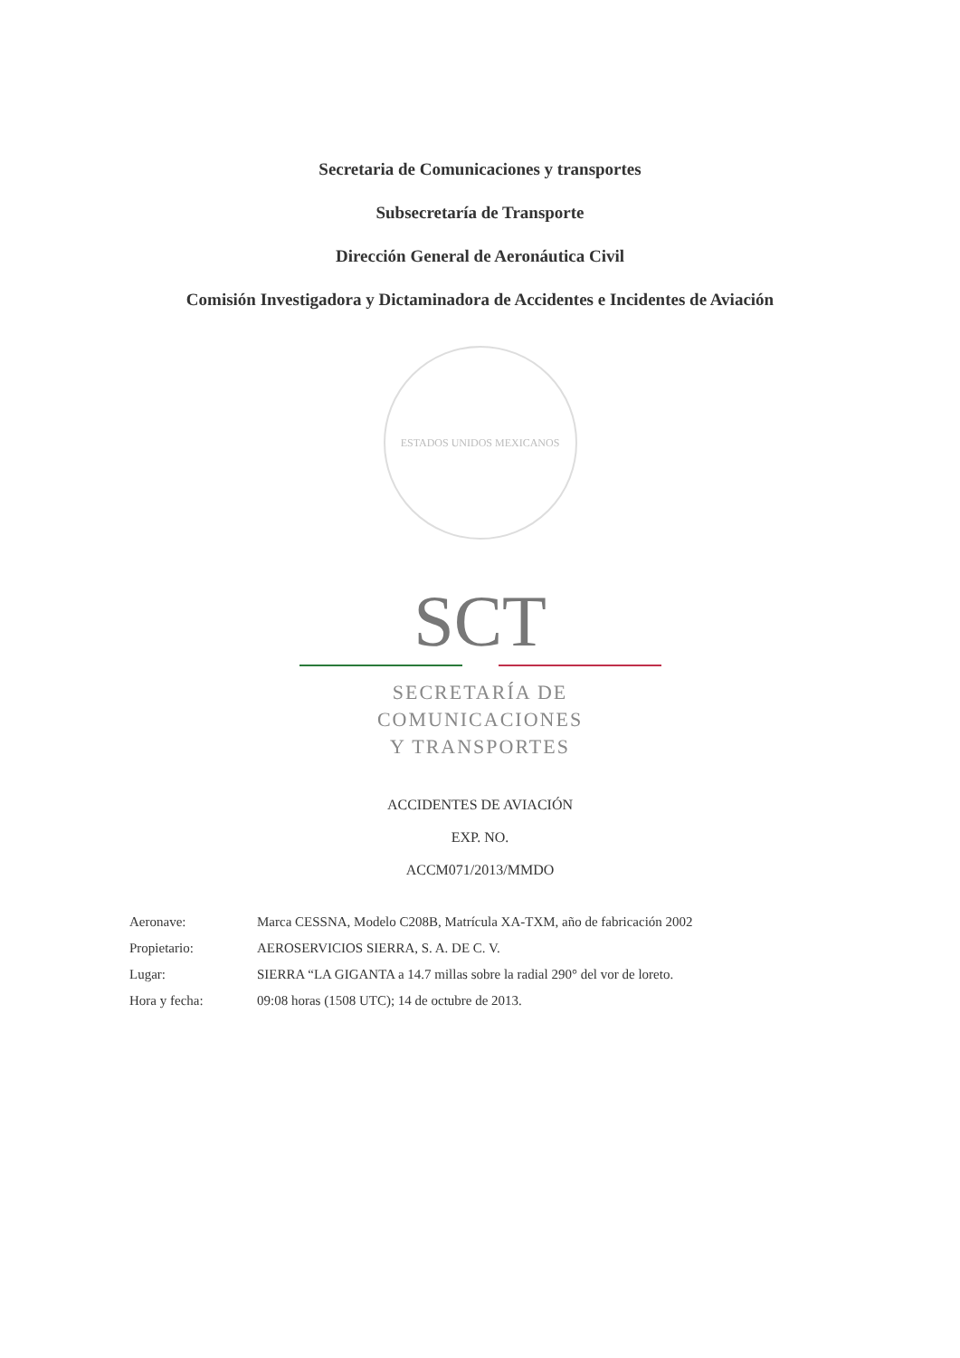Secretaria de Comunicaciones y transportes
Subsecretaría de Transporte
Dirección General de Aeronáutica Civil
Comisión Investigadora y Dictaminadora de Accidentes e Incidentes de Aviación
ESTADOS UNIDOS MEXICANOS
SCT
SECRETARÍA DE
COMUNICACIONES
Y TRANSPORTES
ACCIDENTES DE AVIACIÓN
EXP. NO.
ACCM071/2013/MMDO
Aeronave: Marca CESSNA, Modelo C208B, Matrícula XA-TXM, año de fabricación 2002
Propietario: AEROSERVICIOS SIERRA, S. A. DE C. V.
Lugar: SIERRA “LA GIGANTA a 14.7 millas sobre la radial 290° del vor de loreto.
Hora y fecha: 09:08 horas (1508 UTC); 14 de octubre de 2013.